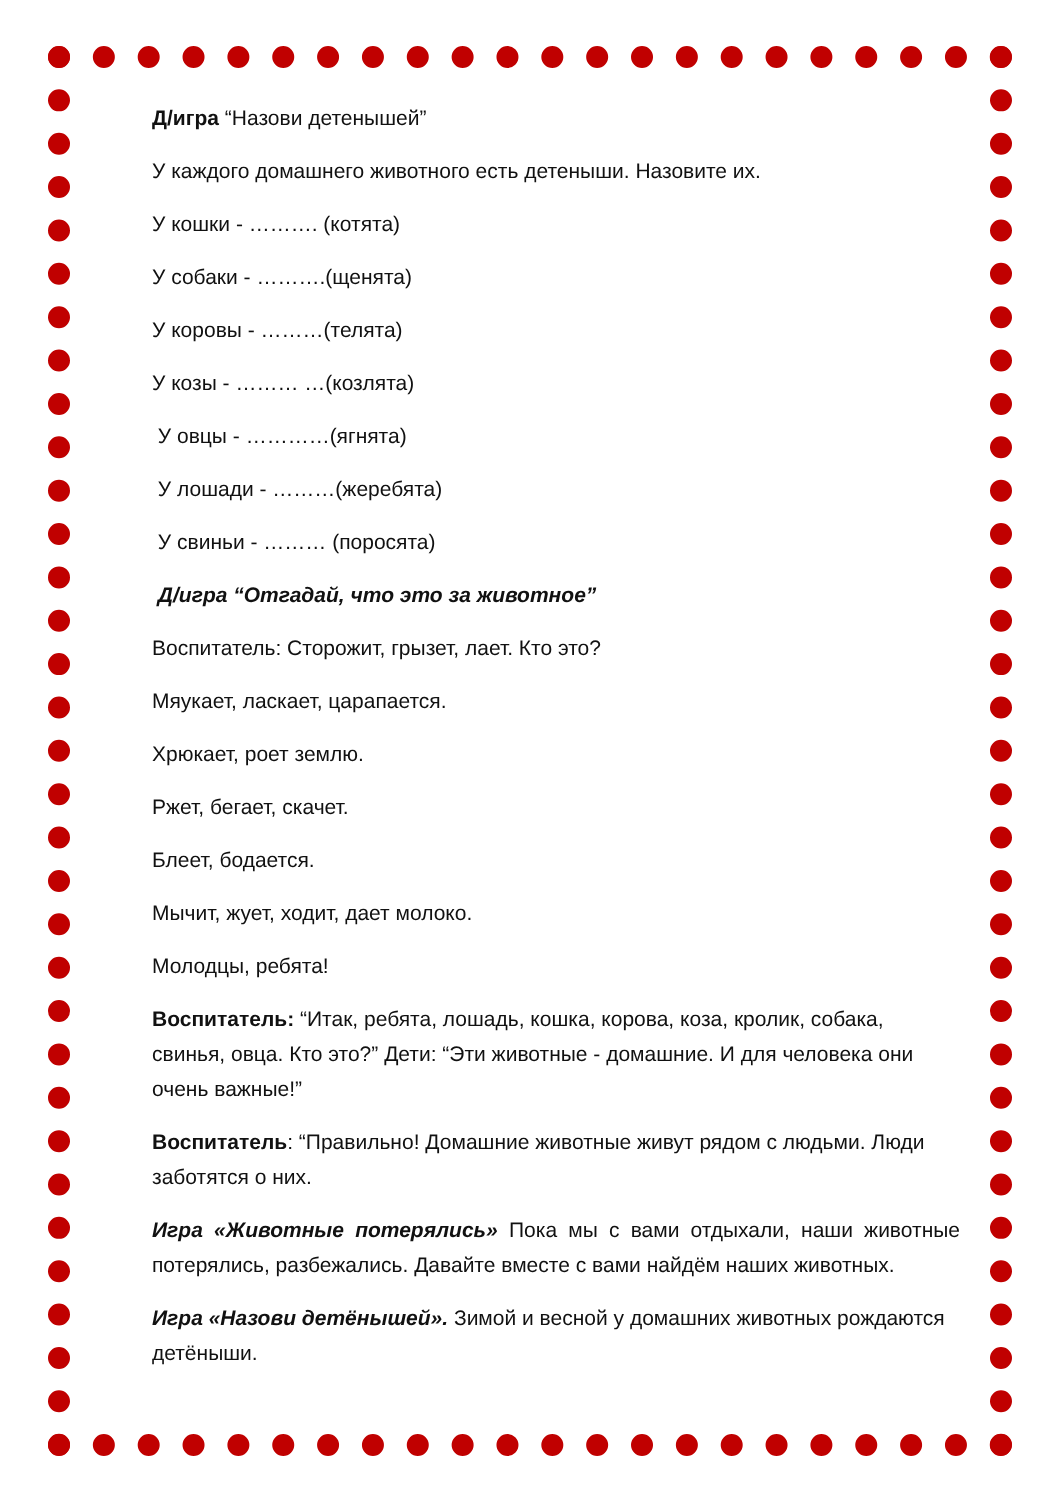Д/игра “Назови детенышей”
У каждого домашнего животного есть детеныши. Назовите их.
У кошки - ………. (котята)
У собаки - ……….(щенята)
У коровы - ………(телята)
У козы - ……… …(козлята)
У овцы - …………(ягнята)
У лошади - ………(жеребята)
У свиньи - ……… (поросята)
Д/игра “Отгадай, что это за животное”
Воспитатель: Сторожит, грызет, лает. Кто это?
Мяукает, ласкает, царапается.
Хрюкает, роет землю.
Ржет, бегает, скачет.
Блеет, бодается.
Мычит, жует, ходит, дает молоко.
Молодцы, ребята!
Воспитатель: “Итак, ребята, лошадь, кошка, корова, коза, кролик, собака, свинья, овца. Кто это?” Дети: “Эти животные - домашние. И для человека они очень важные!”
Воспитатель: “Правильно! Домашние животные живут рядом с людьми. Люди заботятся о них.
Игра «Животные потерялись» Пока мы с вами отдыхали, наши животные потерялись, разбежались. Давайте вместе с вами найдём наших животных.
Игра «Назови детёнышей». Зимой и весной у домашних животных рождаются детёныши.